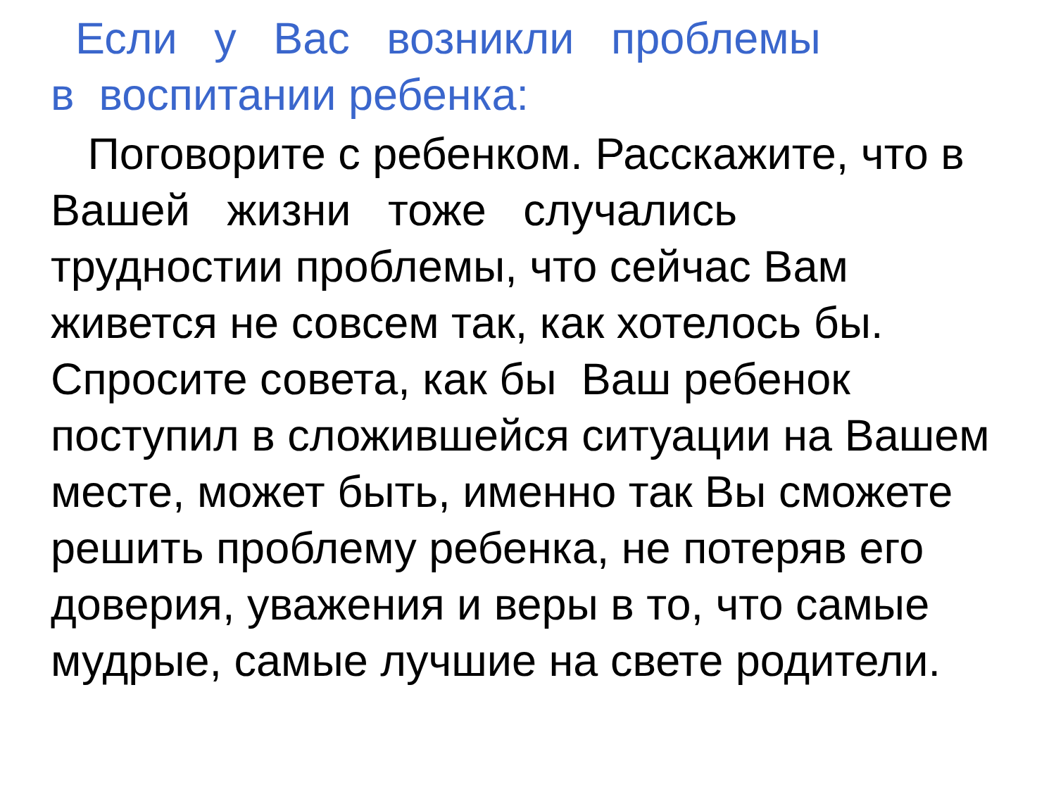Если у Вас возникли проблемы
в воспитании ребенка:
Поговорите с ребенком. Расскажите, что в
Вашей жизни тоже случались
трудностии проблемы, что сейчас Вам
живется не совсем так, как хотелось бы.
Спросите совета, как бы Ваш ребенок
поступил в сложившейся ситуации на Вашем
месте, может быть, именно так Вы сможете
решить проблему ребенка, не потеряв его
доверия, уважения и веры в то, что самые
мудрые, самые лучшие на свете родители.